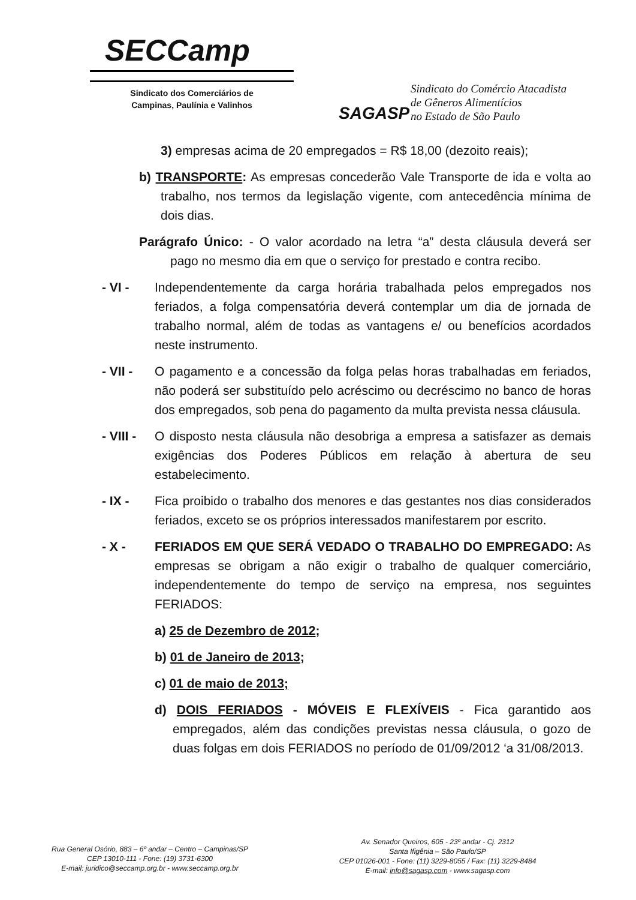SECCamp
Sindicato dos Comerciários de
Campinas, Paulínia e Valinhos
SAGASP
Sindicato do Comércio Atacadista
de Gêneros Alimentícios
no Estado de São Paulo
3) empresas acima de 20 empregados = R$ 18,00 (dezoito reais);
b) TRANSPORTE: As empresas concederão Vale Transporte de ida e volta ao trabalho, nos termos da legislação vigente, com antecedência mínima de dois dias.
Parágrafo Único: - O valor acordado na letra “a” desta cláusula deverá ser pago no mesmo dia em que o serviço for prestado e contra recibo.
- VI - Independentemente da carga horária trabalhada pelos empregados nos feriados, a folga compensatória deverá contemplar um dia de jornada de trabalho normal, além de todas as vantagens e/ ou benefícios acordados neste instrumento.
- VII -
O pagamento e a concessão da folga pelas horas trabalhadas em feriados, não poderá ser substituído pelo acréscimo ou decréscimo no banco de horas dos empregados, sob pena do pagamento da multa prevista nessa cláusula.
- VIII -
O disposto nesta cláusula não desobriga a empresa a satisfazer as demais exigências dos Poderes Públicos em relação à abertura de seu estabelecimento.
- IX - Fica proibido o trabalho dos menores e das gestantes nos dias considerados feriados, exceto se os próprios interessados manifestarem por escrito.
- X - FERIADOS EM QUE SERÁ VEDADO O TRABALHO DO EMPREGADO: As empresas se obrigam a não exigir o trabalho de qualquer comerciário, independentemente do tempo de serviço na empresa, nos seguintes FERIADOS:
a) 25 de Dezembro de 2012;
b) 01 de Janeiro de 2013;
c) 01 de maio de 2013;
d) DOIS FERIADOS - MÓVEIS E FLEXÍVEIS - Fica garantido aos empregados, além das condições previstas nessa cláusula, o gozo de duas folgas em dois FERIADOS no período de 01/09/2012 ‘a 31/08/2013.
Rua General Osório, 883 – 6º andar – Centro – Campinas/SP
CEP 13010-111 - Fone: (19) 3731-6300
E-mail: juridico@seccamp.org.br - www.seccamp.org.br
Av. Senador Queiros, 605 - 23º andar - Cj. 2312
Santa Ifigênia – São Paulo/SP
CEP 01026-001 - Fone: (11) 3229-8055 / Fax: (11) 3229-8484
E-mail: info@sagasp.com - www.sagasp.com